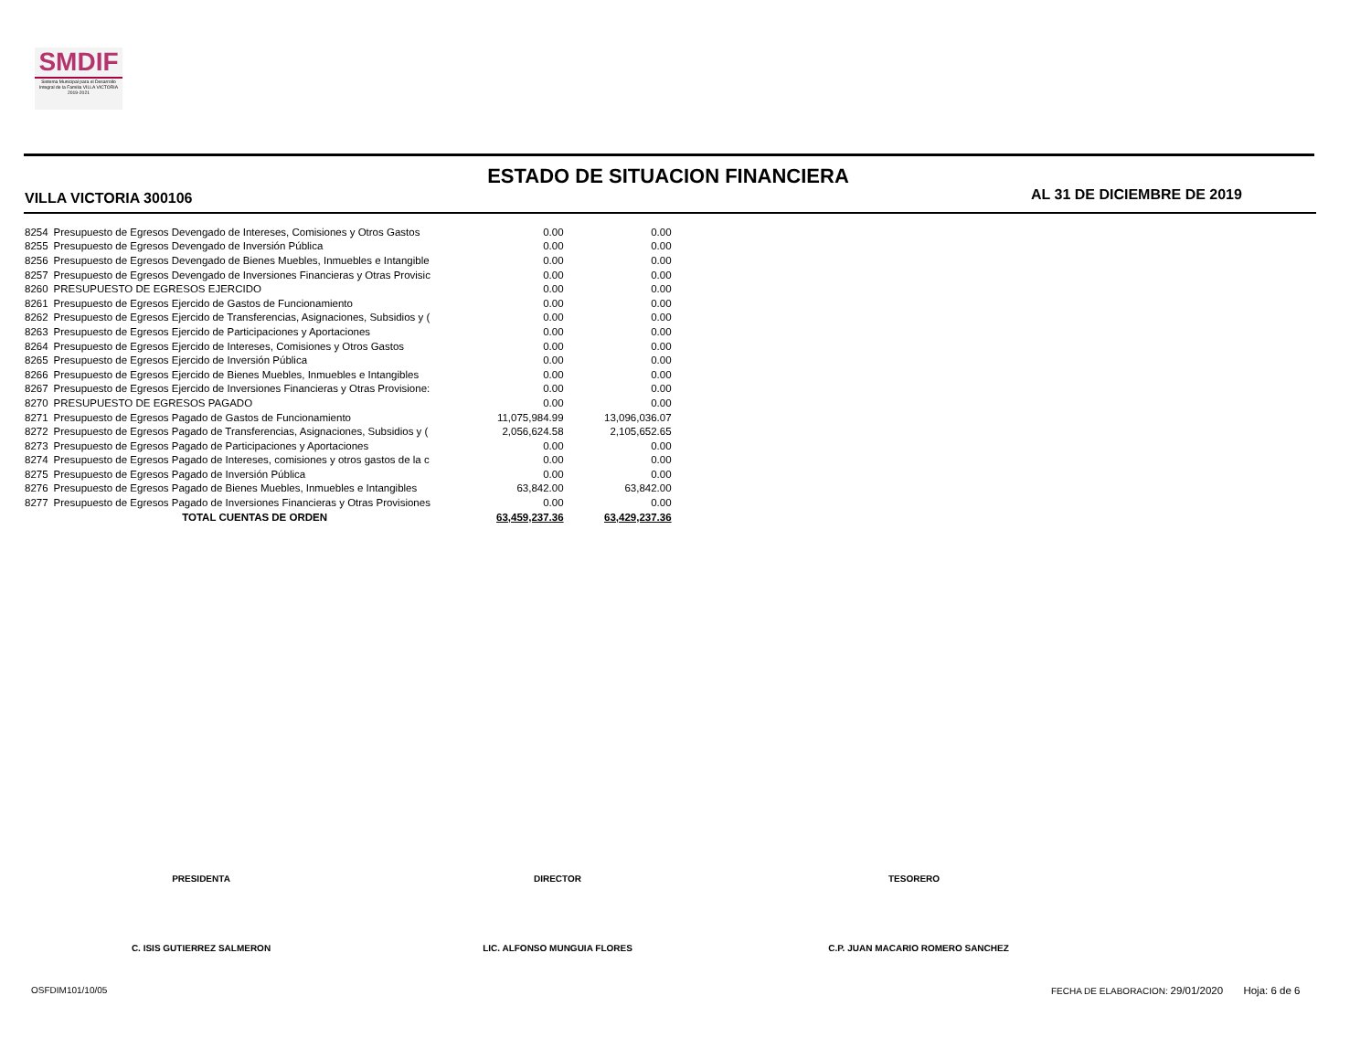SMDIF
Sistema Municipal para el Desarrollo Integral de la Familia VILLA VICTORIA 2019-2021
ESTADO DE SITUACION FINANCIERA
VILLA VICTORIA 300106 AL 31 DE DICIEMBRE DE 2019
| 8254 | Presupuesto de Egresos Devengado de Intereses, Comisiones y Otros Gastos | 0.00 | 0.00 |
| 8255 | Presupuesto de Egresos Devengado de Inversión Pública | 0.00 | 0.00 |
| 8256 | Presupuesto de Egresos Devengado de Bienes Muebles, Inmuebles e Intangible | 0.00 | 0.00 |
| 8257 | Presupuesto de Egresos Devengado de Inversiones Financieras y Otras Provisic | 0.00 | 0.00 |
| 8260 | PRESUPUESTO DE EGRESOS EJERCIDO | 0.00 | 0.00 |
| 8261 | Presupuesto de Egresos Ejercido de Gastos de Funcionamiento | 0.00 | 0.00 |
| 8262 | Presupuesto de Egresos Ejercido de Transferencias, Asignaciones, Subsidios y ( | 0.00 | 0.00 |
| 8263 | Presupuesto de Egresos Ejercido de Participaciones y Aportaciones | 0.00 | 0.00 |
| 8264 | Presupuesto de Egresos Ejercido de Intereses, Comisiones y Otros Gastos | 0.00 | 0.00 |
| 8265 | Presupuesto de Egresos Ejercido de Inversión Pública | 0.00 | 0.00 |
| 8266 | Presupuesto de Egresos Ejercido de Bienes Muebles, Inmuebles e Intangibles | 0.00 | 0.00 |
| 8267 | Presupuesto de Egresos Ejercido de Inversiones Financieras y Otras Provisione: | 0.00 | 0.00 |
| 8270 | PRESUPUESTO DE EGRESOS PAGADO | 0.00 | 0.00 |
| 8271 | Presupuesto de Egresos Pagado de Gastos de Funcionamiento | 11,075,984.99 | 13,096,036.07 |
| 8272 | Presupuesto de Egresos Pagado de Transferencias, Asignaciones, Subsidios y ( | 2,056,624.58 | 2,105,652.65 |
| 8273 | Presupuesto de Egresos Pagado de Participaciones y Aportaciones | 0.00 | 0.00 |
| 8274 | Presupuesto de Egresos Pagado de Intereses, comisiones y otros gastos de la c | 0.00 | 0.00 |
| 8275 | Presupuesto de Egresos Pagado de Inversión Pública | 0.00 | 0.00 |
| 8276 | Presupuesto de Egresos Pagado de Bienes Muebles, Inmuebles e Intangibles | 63,842.00 | 63,842.00 |
| 8277 | Presupuesto de Egresos Pagado de Inversiones Financieras y Otras Provisiones | 0.00 | 0.00 |
| | TOTAL CUENTAS DE ORDEN | 63,459,237.36 | 63,429,237.36 |
PRESIDENTA DIRECTOR TESORERO
C. ISIS GUTIERREZ SALMERON LIC. ALFONSO MUNGUIA FLORES C.P. JUAN MACARIO ROMERO SANCHEZ
OSFDIM101/10/05
FECHA DE ELABORACION: 29/01/2020 Hoja: 6 de 6